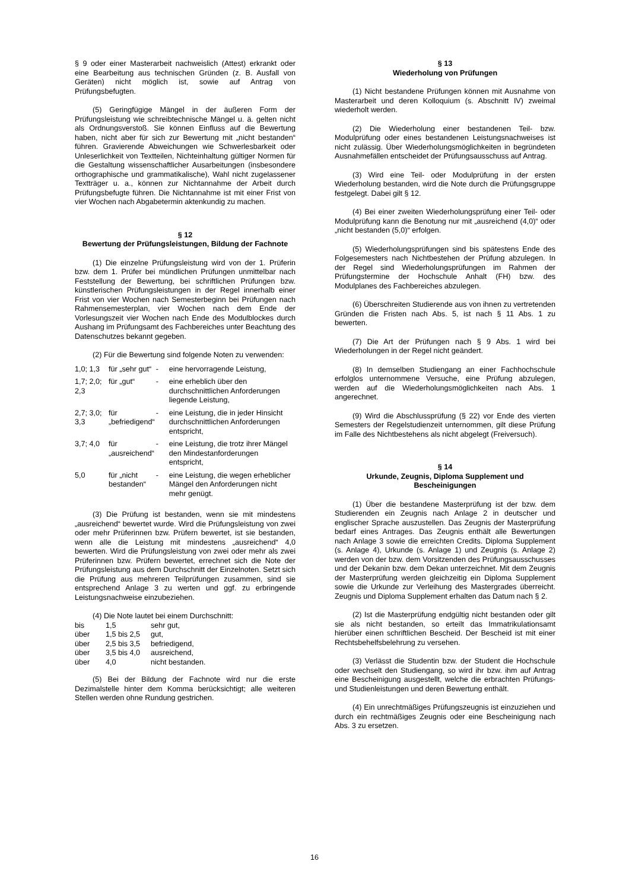§ 9 oder einer Masterarbeit nachweislich (Attest) erkrankt oder eine Bearbeitung aus technischen Gründen (z. B. Ausfall von Geräten) nicht möglich ist, sowie auf Antrag von Prüfungsbefugten.
(5) Geringfügige Mängel in der äußeren Form der Prüfungsleistung wie schreibtechnische Mängel u. ä. gelten nicht als Ordnungsverstoß. Sie können Einfluss auf die Bewertung haben, nicht aber für sich zur Bewertung mit „nicht bestanden“ führen. Gravierende Abweichungen wie Schwerlesbarkeit oder Unleserlichkeit von Textteilen, Nichteinhaltung gültiger Normen für die Gestaltung wissenschaftlicher Ausarbeitungen (insbesondere orthographische und grammatikalische), Wahl nicht zugelassener Textträger u. a., können zur Nichtannahme der Arbeit durch Prüfungsbefugte führen. Die Nichtannahme ist mit einer Frist von vier Wochen nach Abgabetermin aktenkundig zu machen.
§ 12
Bewertung der Prüfungsleistungen, Bildung der Fachnote
(1) Die einzelne Prüfungsleistung wird von der 1. Prüferin bzw. dem 1. Prüfer bei mündlichen Prüfungen unmittelbar nach Feststellung der Bewertung, bei schriftlichen Prüfungen bzw. künstlerischen Prüfungsleistungen in der Regel innerhalb einer Frist von vier Wochen nach Semesterbeginn bei Prüfungen nach Rahmensemesterplan, vier Wochen nach dem Ende der Vorlesungszeit vier Wochen nach Ende des Modulblockes durch Aushang im Prüfungsamt des Fachbereiches unter Beachtung des Datenschutzes bekannt gegeben.
(2) Für die Bewertung sind folgende Noten zu verwenden:
| 1,0; 1,3 | für „sehr gut“ | - | eine hervorragende Leistung, |
| 1,7; 2,0; 2,3 | für „gut“ | - | eine erheblich über den durchschnittlichen Anforderungen liegende Leistung, |
| 2,7; 3,0; 3,3 | für „befriedigend“ | - | eine Leistung, die in jeder Hinsicht durchschnittlichen Anforderungen entspricht, |
| 3,7; 4,0 | für „ausreichend“ | - | eine Leistung, die trotz ihrer Mängel den Mindestanforderungen entspricht, |
| 5,0 | für „nicht bestanden“ | - | eine Leistung, die wegen erheblicher Mängel den Anforderungen nicht mehr genügt. |
(3) Die Prüfung ist bestanden, wenn sie mit mindestens „ausreichend“ bewertet wurde. Wird die Prüfungsleistung von zwei oder mehr Prüferinnen bzw. Prüfern bewertet, ist sie bestanden, wenn alle die Leistung mit mindestens „ausreichend“ 4,0 bewerten. Wird die Prüfungsleistung von zwei oder mehr als zwei Prüferinnen bzw. Prüfern bewertet, errechnet sich die Note der Prüfungsleistung aus dem Durchschnitt der Einzelnoten. Setzt sich die Prüfung aus mehreren Teilprüfungen zusammen, sind sie entsprechend Anlage 3 zu werten und ggf. zu erbringende Leistungsnachweise einzubeziehen.
(4) Die Note lautet bei einem Durchschnitt:
| bis | 1,5 | sehr gut, |
| über | 1,5 bis 2,5 | gut, |
| über | 2,5 bis 3,5 | befriedigend, |
| über | 3,5 bis 4,0 | ausreichend, |
| über | 4,0 | nicht bestanden. |
(5) Bei der Bildung der Fachnote wird nur die erste Dezimalstelle hinter dem Komma berücksichtigt; alle weiteren Stellen werden ohne Rundung gestrichen.
§ 13
Wiederholung von Prüfungen
(1) Nicht bestandene Prüfungen können mit Ausnahme von Masterarbeit und deren Kolloquium (s. Abschnitt IV) zweimal wiederholt werden.
(2) Die Wiederholung einer bestandenen Teil- bzw. Modulprüfung oder eines bestandenen Leistungsnachweises ist nicht zulässig. Über Wiederholungsmöglichkeiten in begründeten Ausnahmefällen entscheidet der Prüfungsausschuss auf Antrag.
(3) Wird eine Teil- oder Modulprüfung in der ersten Wiederholung bestanden, wird die Note durch die Prüfungsgruppe festgelegt. Dabei gilt § 12.
(4) Bei einer zweiten Wiederholungsprüfung einer Teil- oder Modulprüfung kann die Benotung nur mit „ausreichend (4,0)“ oder „nicht bestanden (5,0)“ erfolgen.
(5) Wiederholungsprüfungen sind bis spätestens Ende des Folgesemesters nach Nichtbestehen der Prüfung abzulegen. In der Regel sind Wiederholungsprüfungen im Rahmen der Prüfungstermine der Hochschule Anhalt (FH) bzw. des Modulplanes des Fachbereiches abzulegen.
(6) Überschreiten Studierende aus von ihnen zu vertretenden Gründen die Fristen nach Abs. 5, ist nach § 11 Abs. 1 zu bewerten.
(7) Die Art der Prüfungen nach § 9 Abs. 1 wird bei Wiederholungen in der Regel nicht geändert.
(8) In demselben Studiengang an einer Fachhochschule erfolglos unternommene Versuche, eine Prüfung abzulegen, werden auf die Wiederholungsmöglichkeiten nach Abs. 1 angerechnet.
(9) Wird die Abschlussprüfung (§ 22) vor Ende des vierten Semesters der Regelstudienzeit unternommen, gilt diese Prüfung im Falle des Nichtbestehens als nicht abgelegt (Freiversuch).
§ 14
Urkunde, Zeugnis, Diploma Supplement und Bescheinigungen
(1) Über die bestandene Masterprüfung ist der bzw. dem Studierenden ein Zeugnis nach Anlage 2 in deutscher und englischer Sprache auszustellen. Das Zeugnis der Masterprüfung bedarf eines Antrages. Das Zeugnis enthält alle Bewertungen nach Anlage 3 sowie die erreichten Credits. Diploma Supplement (s. Anlage 4), Urkunde (s. Anlage 1) und Zeugnis (s. Anlage 2) werden von der bzw. dem Vorsitzenden des Prüfungsausschusses und der Dekanin bzw. dem Dekan unterzeichnet. Mit dem Zeugnis der Masterprüfung werden gleichzeitig ein Diploma Supplement sowie die Urkunde zur Verleihung des Mastergrades überreicht. Zeugnis und Diploma Supplement erhalten das Datum nach § 2.
(2) Ist die Masterprüfung endgültig nicht bestanden oder gilt sie als nicht bestanden, so erteilt das Immatrikulationsamt hierüber einen schriftlichen Bescheid. Der Bescheid ist mit einer Rechtsbehelfsbelehrung zu versehen.
(3) Verlässt die Studentin bzw. der Student die Hochschule oder wechselt den Studiengang, so wird ihr bzw. ihm auf Antrag eine Bescheinigung ausgestellt, welche die erbrachten Prüfungs- und Studienleistungen und deren Bewertung enthält.
(4) Ein unrechtmäßiges Prüfungszeugnis ist einzuziehen und durch ein rechtmäßiges Zeugnis oder eine Bescheinigung nach Abs. 3 zu ersetzen.
16